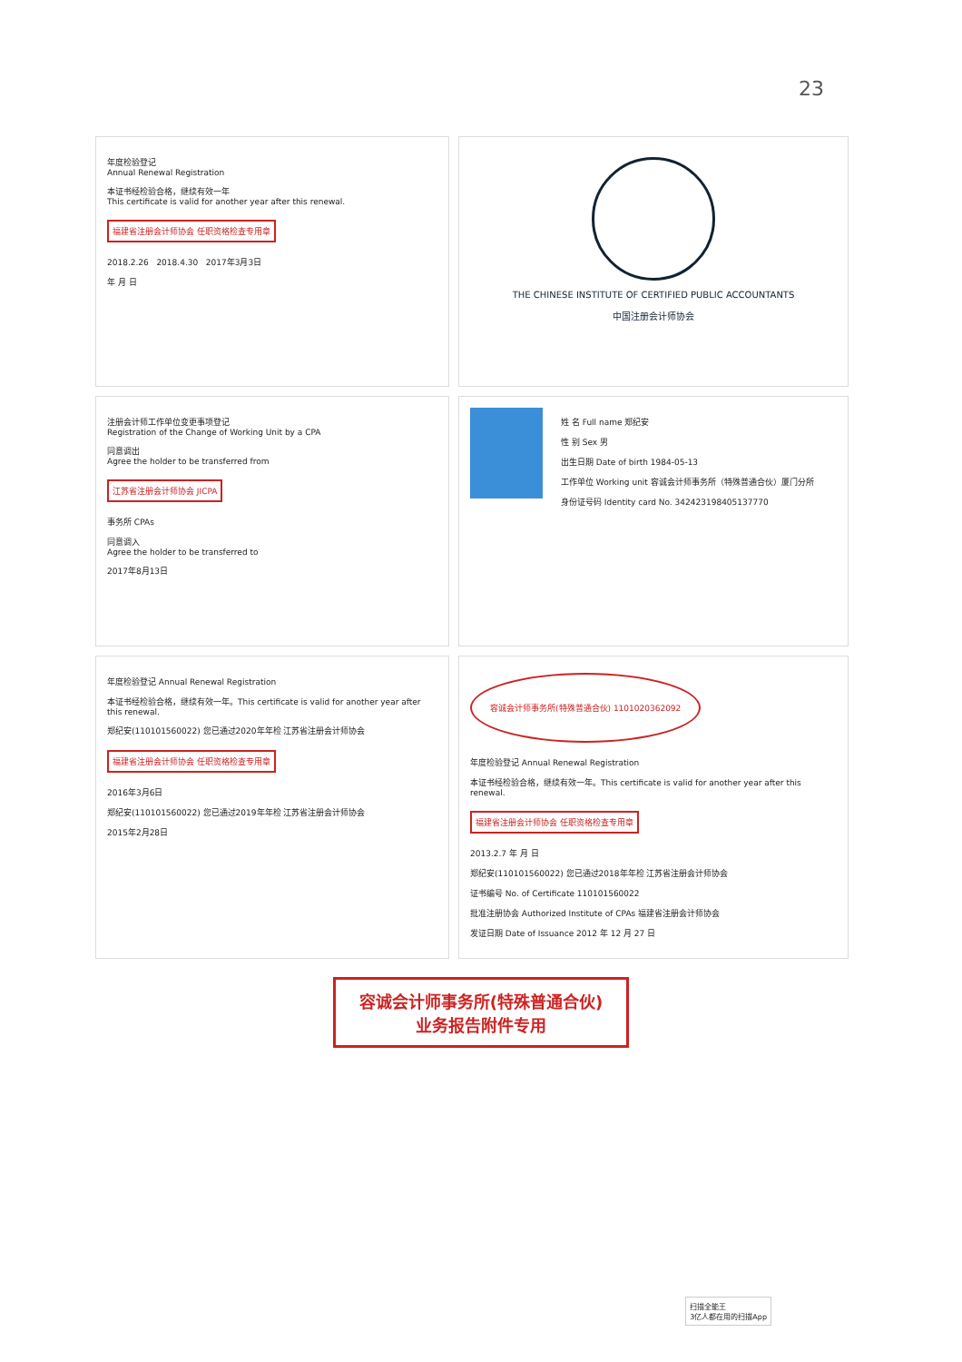23
年度检验登记
Annual Renewal Registration
本证书经检验合格，继续有效一年
This certificate is valid for another year after this renewal.
福建省注册会计师协会 任职资格检查专用章
2018.2.26 2018.4.30 2017年3月3日
年 月 日
THE CHINESE INSTITUTE OF CERTIFIED PUBLIC ACCOUNTANTS
中国注册会计师协会
注册会计师工作单位变更事项登记
Registration of the Change of Working Unit by a CPA
同意调出
Agree the holder to be transferred from
江苏省注册会计师协会 JICPA
事务所 CPAs
同意调入
Agree the holder to be transferred to
2017年8月13日
姓 名 Full name 郑纪安
性 别 Sex 男
出生日期 Date of birth 1984-05-13
工作单位 Working unit 容诚会计师事务所（特殊普通合伙）厦门分所
身份证号码 Identity card No. 342423198405137770
年度检验登记 Annual Renewal Registration
本证书经检验合格，继续有效一年。This certificate is valid for another year after this renewal.
郑纪安(110101560022) 您已通过2020年年检 江苏省注册会计师协会
福建省注册会计师协会 任职资格检查专用章
2016年3月6日
郑纪安(110101560022) 您已通过2019年年检 江苏省注册会计师协会
2015年2月28日
容诚会计师事务所(特殊普通合伙) 1101020362092
年度检验登记 Annual Renewal Registration
本证书经检验合格，继续有效一年。This certificate is valid for another year after this renewal.
福建省注册会计师协会 任职资格检查专用章
2013.2.7 年 月 日
郑纪安(110101560022) 您已通过2018年年检 江苏省注册会计师协会
证书编号 No. of Certificate 110101560022
批准注册协会 Authorized Institute of CPAs 福建省注册会计师协会
发证日期 Date of Issuance 2012 年 12 月 27 日
容诚会计师事务所(特殊普通合伙)
业务报告附件专用
扫描全能王
3亿人都在用的扫描App